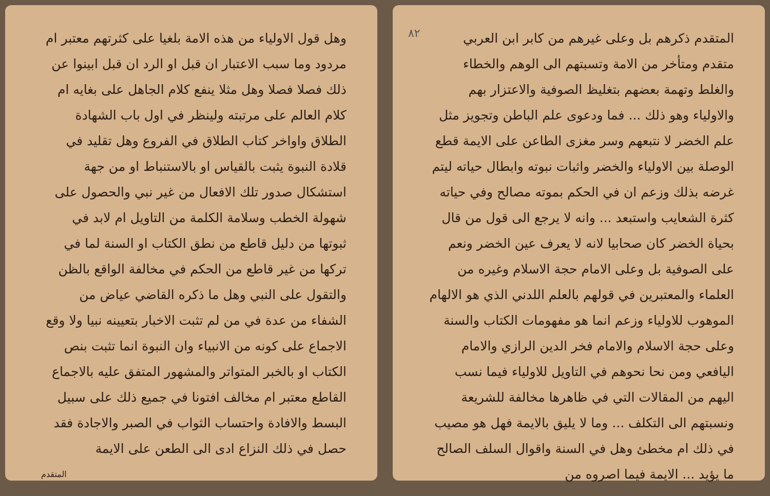٨٢
المتقدم ذكرهم بل وعلى غيرهم من كابر ابن العربي متقدم ومتأخر من الامة وتسبتهم الى الوهم والخطاء والغلط وتهمة بعضهم بتغليظ الصوفية والاعتزار بهم والاولياء وهو ذلك ... فما ودعوى علم الباطن وتجويز مثل علم الخضر لا نتبعهم وسر مغزى الطاعن على الايمة قطع الوصلة بين الاولياء والخضر واثبات نبوته وابطال حياته ليتم غرضه بذلك وزعم ان في الحكم بموته مصالح وفي حياته كثرة الشعايب واستبعد ... وانه لا يرجع الى قول من قال بحياة الخضر كان صحابيا لانه لا يعرف عين الخضر ونعم على الصوفية بل وعلى الامام حجة الاسلام وغيره من العلماء والمعتبرين في قولهم بالعلم اللدني الذي هو الالهام الموهوب للاولياء وزعم انما هو مفهومات الكتاب والسنة وعلى حجة الاسلام والامام فخر الدين الرازي والامام اليافعي ومن نحا نحوهم في التاويل للاولياء فيما نسب اليهم من المقالات التي في ظاهرها مخالفة للشريعة ونسبتهم الى التكلف ... وما لا يليق بالايمة فهل هو مصيب في ذلك ام مخطئ وهل في السنة واقوال السلف الصالح ما يؤيد ... الايمة فيما اصروه من
وهل قول الاولياء من هذه الامة بلغيا على كثرتهم معتبر ام مردود وما سبب الاعتبار ان قبل او الرد ان قبل ابينوا عن ذلك فصلا فصلا وهل مثلا ينفع كلام الجاهل على بغايه ام كلام العالم على مرتبته ولينظر في اول باب الشهادة الطلاق واواخر كتاب الطلاق في الفروع وهل تقليد في قلادة النبوة يثبت بالقياس او بالاستنباط او من جهة استشكال صدور تلك الافعال من غير نبي والحصول على شهولة الخطب وسلامة الكلمة من التاويل ام لابد في ثبوتها من دليل قاطع من نطق الكتاب او السنة لما في تركها من غير قاطع من الحكم في مخالفة الواقع بالظن والتقول على النبي وهل ما ذكره القاضي عياض من الشفاء من عدة في من لم تثبت الاخبار بتعيينه نبيا ولا وقع الاجماع على كونه من الانبياء وان النبوة انما تثبت بنص الكتاب او بالخبر المتواتر والمشهور المتفق عليه بالاجماع القاطع معتبر ام مخالف افتونا في جميع ذلك على سبيل البسط والافادة واحتساب الثواب في الصبر والاجادة فقد حصل في ذلك النزاع ادى الى الطعن على الايمة
المتقدم